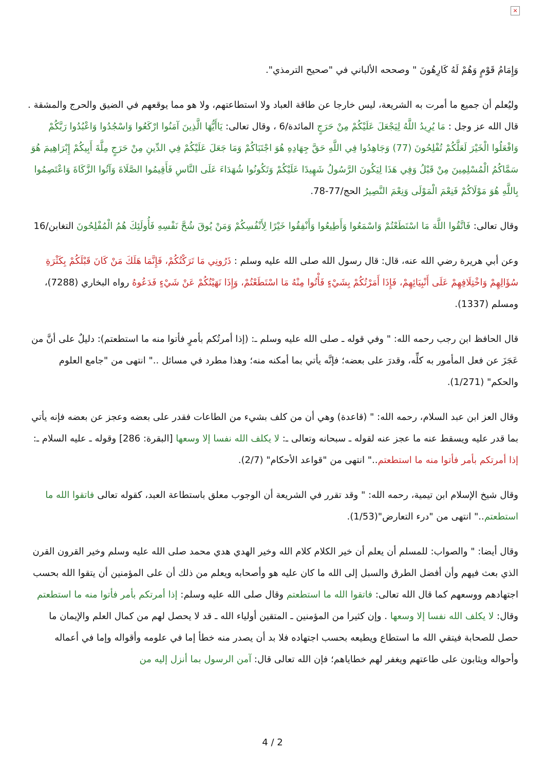×
وَإِمَامُ قَوْمٍ وَهُمْ لَهُ كَارِهُونَ " وصححه الألباني في "صحيح الترمذي".
وليُعلم أن جميع ما أمرت به الشريعة، ليس خارجا عن طاقة العباد ولا استطاعتهم، ولا هو مما يوقعهم في الضيق والحرج والمشقة . قال الله عز وجل : مَا يُرِيدُ اللَّهُ لِيَجْعَلَ عَلَيْكُمْ مِنْ حَرَجٍ المائدة/6 ، وقال تعالى: يَاأَيُّهَا الَّذِينَ آمَنُوا ارْكَعُوا وَاسْجُدُوا وَاعْبُدُوا رَبَّكُمْ وَافْعَلُوا الْخَيْرَ لَعَلَّكُمْ تُفْلِحُونَ (77) وَجَاهِدُوا فِي اللَّهِ حَقَّ جِهَادِهِ هُوَ اجْتَبَاكُمْ وَمَا جَعَلَ عَلَيْكُمْ فِي الدِّينِ مِنْ حَرَجٍ مِلَّةَ أَبِيكُمْ إِبْرَاهِيمَ هُوَ سَمَّاكُمُ الْمُسْلِمِينَ مِنْ قَبْلُ وَفِي هَذَا لِيَكُونَ الرَّسُولُ شَهِيدًا عَلَيْكُمْ وَتَكُونُوا شُهَدَاءَ عَلَى النَّاسِ فَأَقِيمُوا الصَّلَاةَ وَآتُوا الزَّكَاةَ وَاعْتَصِمُوا بِاللَّهِ هُوَ مَوْلَاكُمْ فَنِعْمَ الْمَوْلَى وَنِعْمَ النَّصِيرُ الحج/77-78.
وقال تعالى: فَاتَّقُوا اللَّهَ مَا اسْتَطَعْتُمْ وَاسْمَعُوا وَأَطِيعُوا وَأَنْفِقُوا خَيْرًا لِأَنْفُسِكُمْ وَمَنْ يُوقَ شُحَّ نَفْسِهِ فَأُولَئِكَ هُمُ الْمُفْلِحُونَ التغابن/16
وعن أبي هريرة رضي الله عنه، قال: قال رسول الله صلى الله عليه وسلم : ذَرُونِي مَا تَرَكْتُكُمْ، فَإِنَّمَا هَلَكَ مَنْ كَانَ قَبْلَكُمْ بِكَثْرَةِ سُؤَالِهِمْ وَاخْتِلَافِهِمْ عَلَى أَنْبِيَائِهِمْ، فَإِذَا أَمَرْتُكُمْ بِشَيْءٍ فَأْتُوا مِنْهُ مَا اسْتَطَعْتُمْ، وَإِذَا نَهَيْتُكُمْ عَنْ شَيْءٍ فَدَعُوهُ رواه البخاري (7288)، ومسلم (1337).
قال الحافظ ابن رجب رحمه الله: " وفي قوله ـ صلى الله عليه وسلم ـ: (إذا أمرتُكم بأمرٍ فأتوا منه ما استطعتم): دليلٌ على أنَّ من عَجَزَ عن فعل المأمور به كلِّه، وقدرَ على بعضه؛ فإنَّه يأتي بما أمكنه منه؛ وهذا مطرد في مسائل .." انتهى من "جامع العلوم والحكم" (1/271).
وقال العز ابن عبد السلام، رحمه الله: " (قاعدة) وهي أن من كلف بشيء من الطاعات فقدر على بعضه وعجز عن بعضه فإنه يأتي بما قدر عليه ويسقط عنه ما عجز عنه لقوله ـ سبحانه وتعالى ـ: لا يكلف الله نفسا إلا وسعها [البقرة: 286] وقوله ـ عليه السلام ـ: إذا أمرتكم بأمر فأتوا منه ما استطعتم.." انتهى من "قواعد الأحكام" (2/7).
وقال شيخ الإسلام ابن تيمية، رحمه الله: " وقد تقرر في الشريعة أن الوجوب معلق باستطاعة العبد، كقوله تعالى فاتقوا الله ما استطعتم.." انتهى من "درء التعارض"(1/53).
وقال أيضا: " والصواب: للمسلم أن يعلم أن خير الكلام كلام الله وخير الهدي هدي محمد صلى الله عليه وسلم وخير القرون القرن الذي بعث فيهم وأن أفضل الطرق والسبل إلى الله ما كان عليه هو وأصحابه ويعلم من ذلك أن على المؤمنين أن يتقوا الله بحسب اجتهادهم ووسعهم كما قال الله تعالى: فاتقوا الله ما استطعتم وقال صلى الله عليه وسلم: إذا أمرتكم بأمر فأتوا منه ما استطعتم وقال: لا يكلف الله نفسا إلا وسعها . وإن كثيرا من المؤمنين ـ المتقين أولياء الله ـ قد لا يحصل لهم من كمال العلم والإيمان ما حصل للصحابة فيتقي الله ما استطاع ويطيعه بحسب اجتهاده فلا بد أن يصدر منه خطأ إما في علومه وأقواله وإما في أعماله وأحواله ويثابون على طاعتهم ويغفر لهم خطاياهم؛ فإن الله تعالى قال: آمن الرسول بما أنزل إليه من
4 / 2